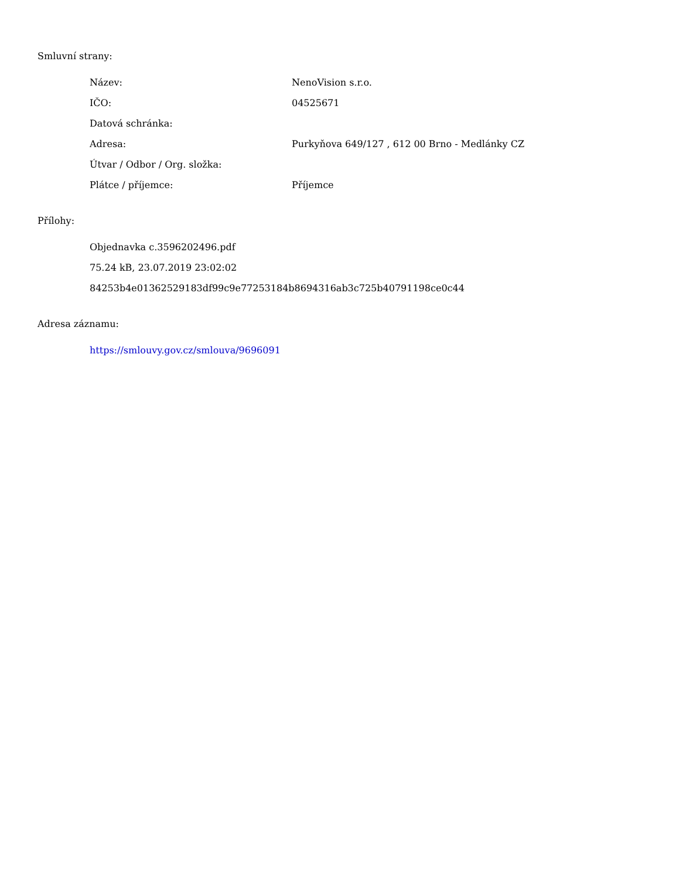Smluvní strany:
| Název: | NenoVision s.r.o. |
| IČO: | 04525671 |
| Datová schránka: | |
| Adresa: | Purkyňova 649/127 , 612 00 Brno - Medlánky CZ |
| Útvar / Odbor / Org. složka: | |
| Plátce / příjemce: | Příjemce |
Přílohy:
Objednavka c.3596202496.pdf
75.24 kB, 23.07.2019 23:02:02
84253b4e01362529183df99c9e77253184b8694316ab3c725b40791198ce0c44
Adresa záznamu:
https://smlouvy.gov.cz/smlouva/9696091